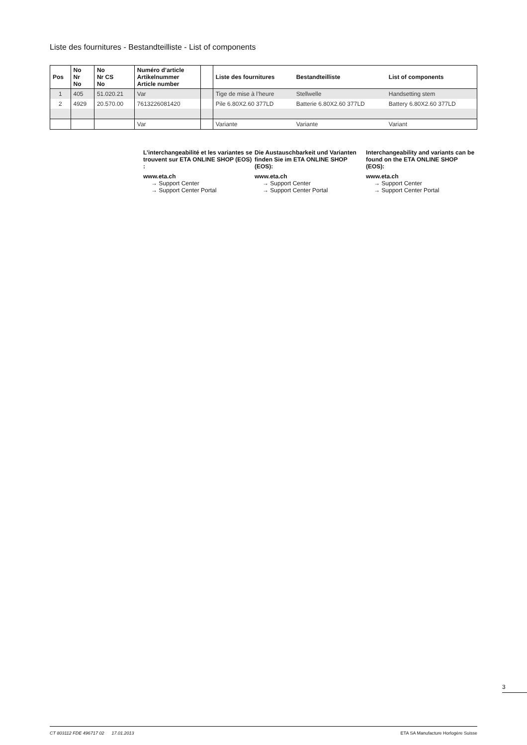Liste des fournitures - Bestandteilliste - List of components
| Pos | No Nr No | No Nr CS No | Numéro d’article Artikelnummer Article number | | Liste des fournitures | Bestandteilliste | List of components |
| --- | --- | --- | --- | --- | --- | --- | --- |
| 1 | 405 | 51.020.21 | Var | | Tige de mise à l’heure | Stellwelle | Handsetting stem |
| 2 | 4929 | 20.570.00 | 7613226081420 | | Pile 6.80X2.60 377LD | Batterie 6.80X2.60 377LD | Battery 6.80X2.60 377LD |
| | | | Var | | Variante | Variante | Variant |
L’interchangeabilité et les variantes se trouvent sur ETA ONLINE SHOP (EOS) :
www.eta.ch
→ Support Center
→ Support Center Portal
Die Austauschbarkeit und Varianten finden Sie im ETA ONLINE SHOP (EOS):
www.eta.ch
→ Support Center
→ Support Center Portal
Interchangeability and variants can be found on the ETA ONLINE SHOP (EOS):
www.eta.ch
→ Support Center
→ Support Center Portal
3
CT 803112 FDE 496717 02 17.01.2013 ETA SA Manufacture Horlogère Suisse